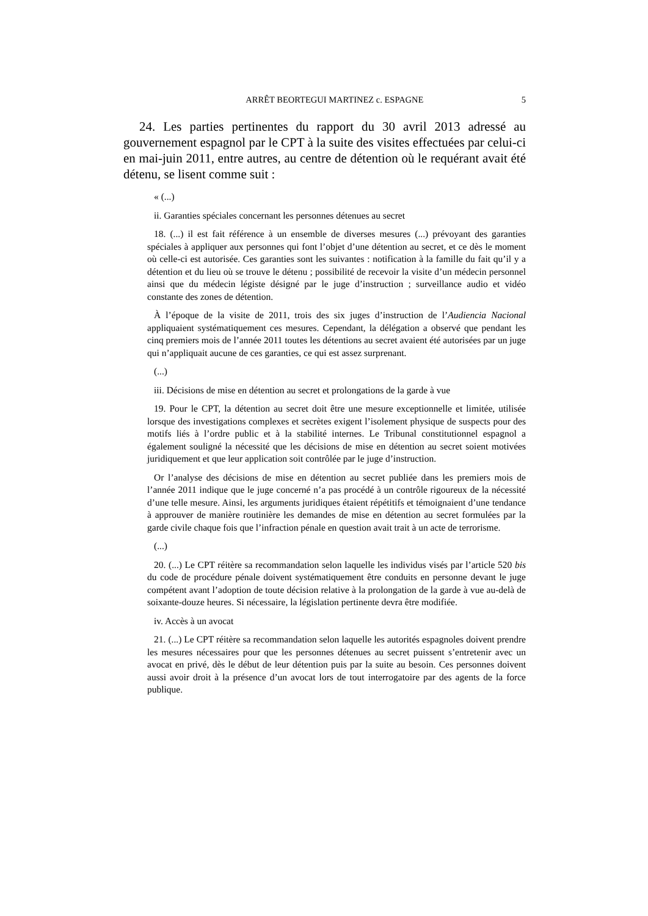ARRÊT BEORTEGUI MARTINEZ c. ESPAGNE 5
24. Les parties pertinentes du rapport du 30 avril 2013 adressé au gouvernement espagnol par le CPT à la suite des visites effectuées par celui-ci en mai-juin 2011, entre autres, au centre de détention où le requérant avait été détenu, se lisent comme suit :
« (...)
ii. Garanties spéciales concernant les personnes détenues au secret
18. (...) il est fait référence à un ensemble de diverses mesures (...) prévoyant des garanties spéciales à appliquer aux personnes qui font l’objet d’une détention au secret, et ce dès le moment où celle-ci est autorisée. Ces garanties sont les suivantes : notification à la famille du fait qu’il y a détention et du lieu où se trouve le détenu ; possibilité de recevoir la visite d’un médecin personnel ainsi que du médecin légiste désigné par le juge d’instruction ; surveillance audio et vidéo constante des zones de détention.
À l’époque de la visite de 2011, trois des six juges d’instruction de l’Audiencia Nacional appliquaient systématiquement ces mesures. Cependant, la délégation a observé que pendant les cinq premiers mois de l’année 2011 toutes les détentions au secret avaient été autorisées par un juge qui n’appliquait aucune de ces garanties, ce qui est assez surprenant.
(...)
iii. Décisions de mise en détention au secret et prolongations de la garde à vue
19. Pour le CPT, la détention au secret doit être une mesure exceptionnelle et limitée, utilisée lorsque des investigations complexes et secrètes exigent l’isolement physique de suspects pour des motifs liés à l’ordre public et à la stabilité internes. Le Tribunal constitutionnel espagnol a également souligné la nécessité que les décisions de mise en détention au secret soient motivées juridiquement et que leur application soit contrôlée par le juge d’instruction.
Or l’analyse des décisions de mise en détention au secret publiée dans les premiers mois de l’année 2011 indique que le juge concerné n’a pas procédé à un contrôle rigoureux de la nécessité d’une telle mesure. Ainsi, les arguments juridiques étaient répétitifs et témoignaient d’une tendance à approuver de manière routinière les demandes de mise en détention au secret formulées par la garde civile chaque fois que l’infraction pénale en question avait trait à un acte de terrorisme.
(...)
20. (...) Le CPT réitère sa recommandation selon laquelle les individus visés par l’article 520 bis du code de procédure pénale doivent systématiquement être conduits en personne devant le juge compétent avant l’adoption de toute décision relative à la prolongation de la garde à vue au-delà de soixante-douze heures. Si nécessaire, la législation pertinente devra être modifiée.
iv. Accès à un avocat
21. (...) Le CPT réitère sa recommandation selon laquelle les autorités espagnoles doivent prendre les mesures nécessaires pour que les personnes détenues au secret puissent s’entretenir avec un avocat en privé, dès le début de leur détention puis par la suite au besoin. Ces personnes doivent aussi avoir droit à la présence d’un avocat lors de tout interrogatoire par des agents de la force publique.